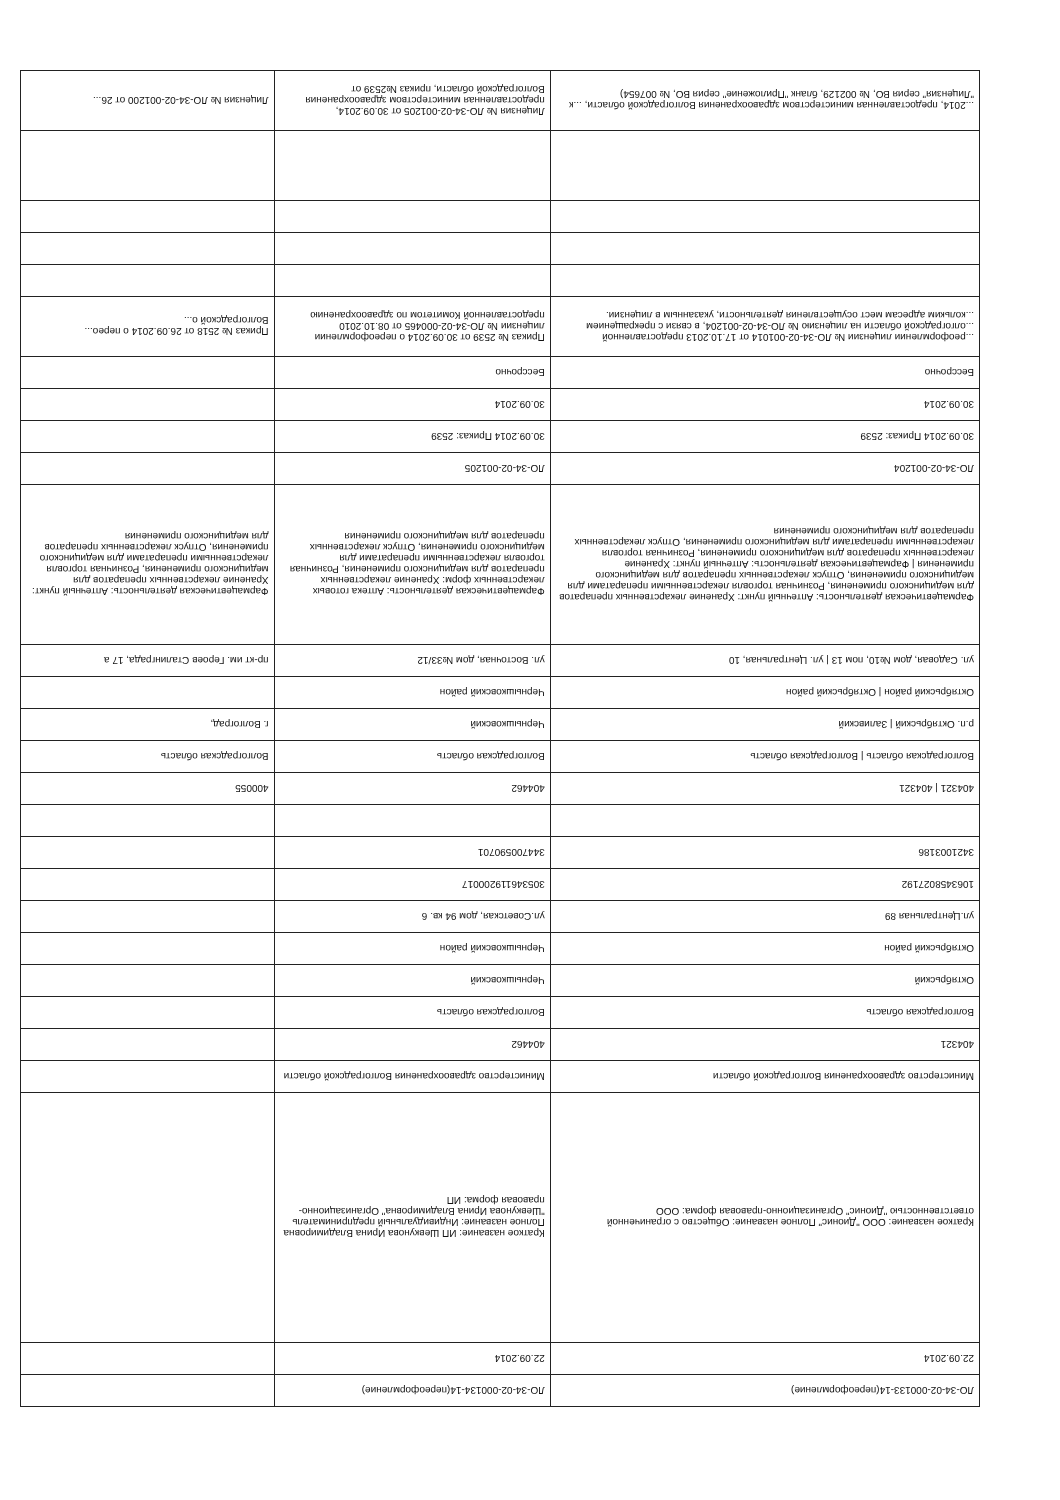| ЛО-34-02-000133-14(переоформление) | ЛО-34-02-000134-14(переоформление) | |
| 22.09.2014 | 22.09.2014 | |
| Краткое название: ООО "Дионис" Полное название: Общество с ограниченной ответственностью "Дионис" Организационно-правовая форма: ООО | Краткое название: ИП Шевкунова Ирина Владимировна Полное название: Индивидуальный предприниматель "Шевкунова Ирина Владимировна" Организационно-правовая форма: ИП | |
| Министерство здравоохранения Волгоградской области | Министерство здравоохранения Волгоградской области | |
| 404321 | 404462 | |
| Волгоградская область | Волгоградская область | |
| Октябрьский | Чернышковский | |
| Октябрьский район | Чернышковский район | |
| ул.Центральная 89 | ул.Советская, дом 94 кв. 6 | |
| 1063458027192 | 305346119200017 | |
| 3421003186 | 344700590701 | |
| 404321 / 404321 | 404462 | 400055 |
| Волгоградская область / Волгоградская область | Волгоградская область | Волгоградская область |
| р.п. Октябрьский / Заливский | Чернышковский | г. Волгоград, |
| Октябрьский район / Октябрьский район | Чернышковский район | |
| ул. Садовая, дом №10, пом 13 / ул. Центральная, 10 | ул. Восточная, дом №33/12 | пр-кт им. Героев Сталинграда, 17 а |
| Фармацевтическая деятельность: Аптечный пункт: Хранение лекарственных препаратов для медицинского применения, Розничная торговля лекарственными препаратами для медицинского применения, Отпуск лекарственных препаратов для медицинского применения / Фармацевтическая деятельность: Аптечный пункт: Хранение лекарственных препаратов для медицинского применения, Розничная торговля лекарственными препаратами для медицинского применения, Отпуск лекарственных препаратов для медицинского применения | Фармацевтическая деятельность: Аптека готовых лекарственных форм: Хранение лекарственных препаратов для медицинского применения, Розничная торговля лекарственными препаратами для медицинского применения, Отпуск лекарственных препаратов для медицинского применения | Фармацевтическая деятельность: Аптечный пункт: Хранение лекарственных препаратов для медицинского применения, Розничная торговля лекарственными препаратами для медицинского применения, Отпуск лекарственных препаратов для медицинского применения |
| ЛО-34-02-001204 | ЛО-34-02-001205 | |
| 30.09.2014 Приказ: 2539 | 30.09.2014 Приказ: 2539 | |
| 30.09.2014 | 30.09.2014 | |
| Бессрочно | Бессрочно | |
| ...реоформлении лицензии № ЛО-34-02-001014 от 17.10.2013 предоставленной ...олгоградской области на лицензию № ЛО-34-02-001204, в связи с прекращением ...кольким адресам мест осуществления деятельности, указанным в лицензии. | Приказ № 2539 от 30.09.2014 о переоформлении лицензии № ЛО-34-02-000465 от 08.10.2010 предоставленной Комитетом по здравоохранению | Приказ № 2518 от 26.09.2014 о перео... Волгоградской о... |
| ...2014, предоставленная министерством здравоохранения Волгоградской области, ...к "Лицензия" серия ВО, № 002129, бланк "Приложение" серия ВО, № 007654) | Лицензия № ЛО-34-02-001205 от 30.09.2014, предоставленная министерством здравоохранения Волгоградской области, приказ №2539 от | Лицензия № ЛО-34-02-001200 от 26... |